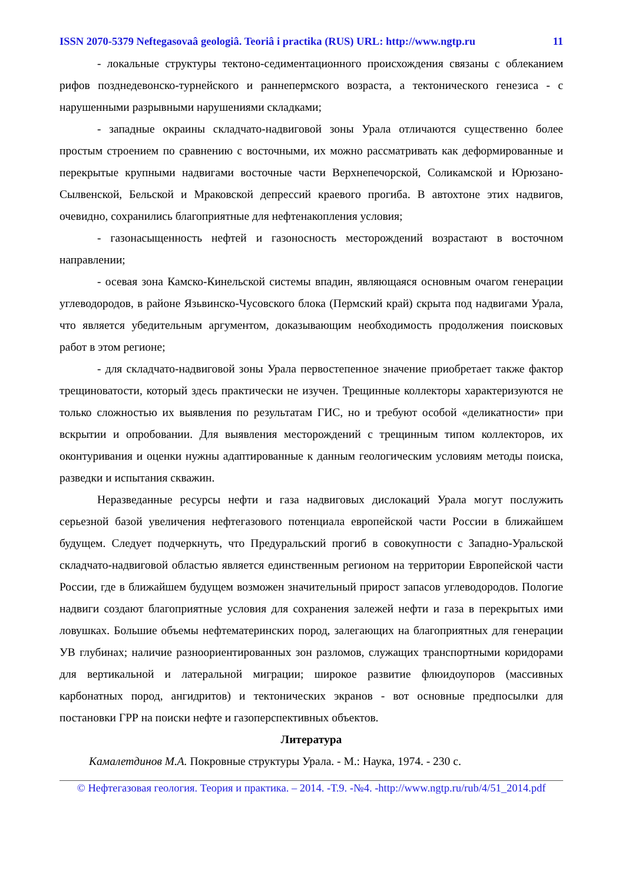ISSN 2070-5379 Neftegasovaâ geologiâ. Teoriâ i practika (RUS) URL: http://www.ngtp.ru 11
- локальные структуры тектоно-седиментационного происхождения связаны с облеканием рифов позднедевонско-турнейского и раннепермского возраста, а тектонического генезиса - с нарушенными разрывными нарушениями складками;
- западные окраины складчато-надвиговой зоны Урала отличаются существенно более простым строением по сравнению с восточными, их можно рассматривать как деформированные и перекрытые крупными надвигами восточные части Верхнепечорской, Соликамской и Юрюзано-Сылвенской, Бельской и Мраковской депрессий краевого прогиба. В автохтоне этих надвигов, очевидно, сохранились благоприятные для нефтенакопления условия;
- газонасыщенность нефтей и газоносность месторождений возрастают в восточном направлении;
- осевая зона Камско-Кинельской системы впадин, являющаяся основным очагом генерации углеводородов, в районе Язьвинско-Чусовского блока (Пермский край) скрыта под надвигами Урала, что является убедительным аргументом, доказывающим необходимость продолжения поисковых работ в этом регионе;
- для складчато-надвиговой зоны Урала первостепенное значение приобретает также фактор трещиноватости, который здесь практически не изучен. Трещинные коллекторы характеризуются не только сложностью их выявления по результатам ГИС, но и требуют особой «деликатности» при вскрытии и опробовании. Для выявления месторождений с трещинным типом коллекторов, их оконтуривания и оценки нужны адаптированные к данным геологическим условиям методы поиска, разведки и испытания скважин.
Неразведанные ресурсы нефти и газа надвиговых дислокаций Урала могут послужить серьезной базой увеличения нефтегазового потенциала европейской части России в ближайшем будущем. Следует подчеркнуть, что Предуральский прогиб в совокупности с Западно-Уральской складчато-надвиговой областью является единственным регионом на территории Европейской части России, где в ближайшем будущем возможен значительный прирост запасов углеводородов. Пологие надвиги создают благоприятные условия для сохранения залежей нефти и газа в перекрытых ими ловушках. Большие объемы нефтематеринских пород, залегающих на благоприятных для генерации УВ глубинах; наличие разноориентированных зон разломов, служащих транспортными коридорами для вертикальной и латеральной миграции; широкое развитие флюидоупоров (массивных карбонатных пород, ангидритов) и тектонических экранов - вот основные предпосылки для постановки ГРР на поиски нефте и газоперспективных объектов.
Литература
Камалетдинов М.А. Покровные структуры Урала. - М.: Наука, 1974. - 230 с.
© Нефтегазовая геология. Теория и практика. – 2014. -Т.9. -№4. -http://www.ngtp.ru/rub/4/51_2014.pdf